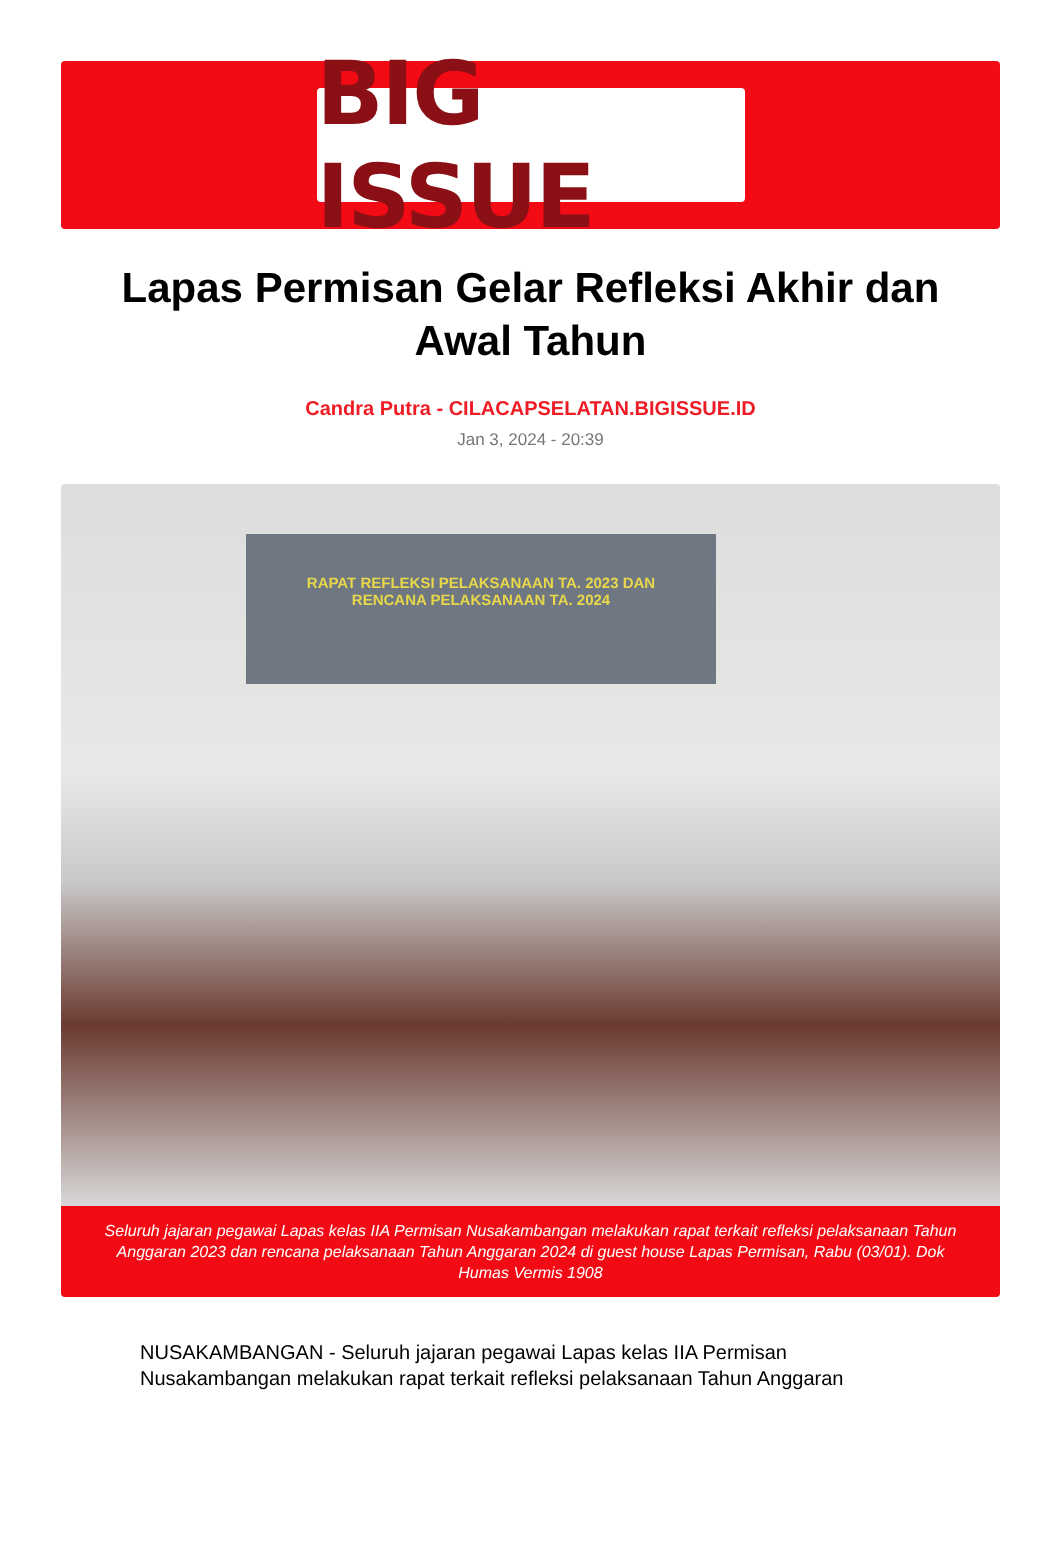BIG ISSUE
Lapas Permisan Gelar Refleksi Akhir dan Awal Tahun
Candra Putra - CILACAPSELATAN.BIGISSUE.ID
Jan 3, 2024 - 20:39
RAPAT REFLEKSI PELAKSANAAN TA. 2023 DAN
RENCANA PELAKSANAAN TA. 2024
Seluruh jajaran pegawai Lapas kelas IIA Permisan Nusakambangan melakukan rapat terkait refleksi pelaksanaan Tahun Anggaran 2023 dan rencana pelaksanaan Tahun Anggaran 2024 di guest house Lapas Permisan, Rabu (03/01). Dok Humas Vermis 1908
NUSAKAMBANGAN - Seluruh jajaran pegawai Lapas kelas IIA Permisan Nusakambangan melakukan rapat terkait refleksi pelaksanaan Tahun Anggaran